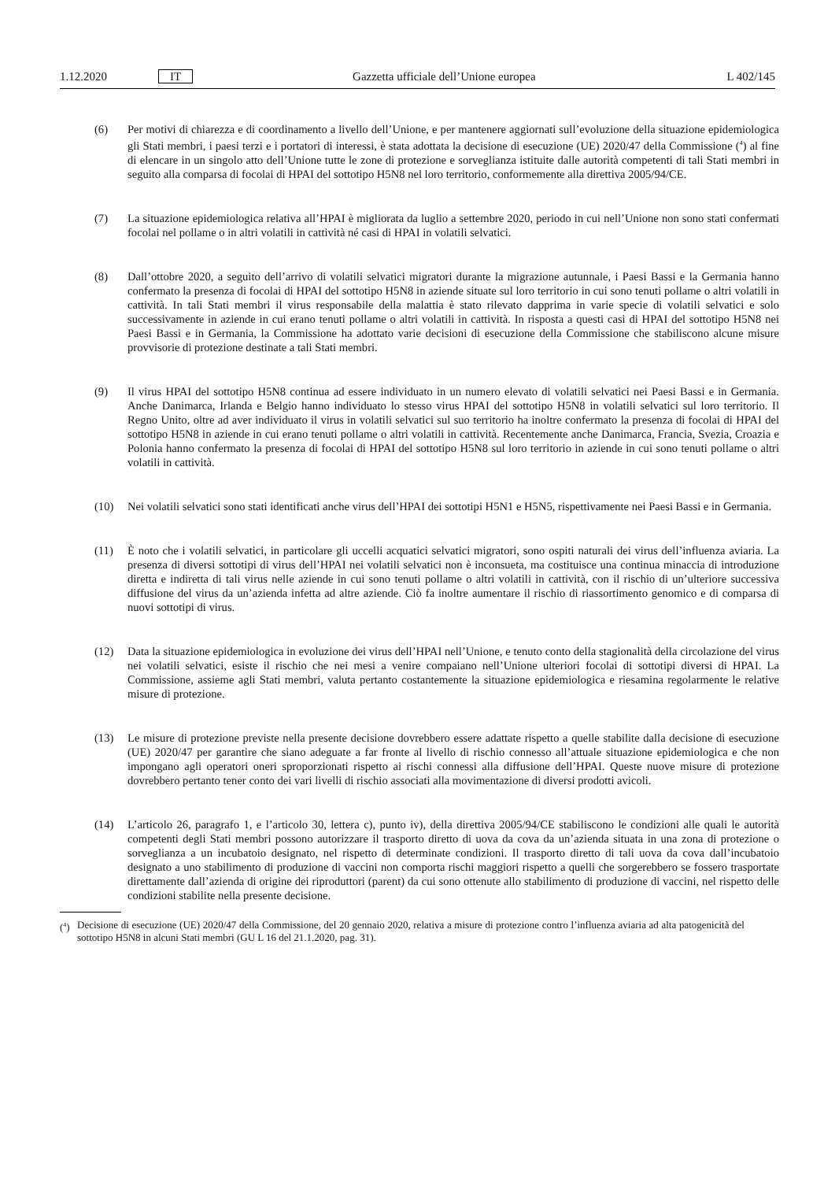1.12.2020 IT Gazzetta ufficiale dell’Unione europea L 402/145
(6) Per motivi di chiarezza e di coordinamento a livello dell’Unione, e per mantenere aggiornati sull’evoluzione della situazione epidemiologica gli Stati membri, i paesi terzi e i portatori di interessi, è stata adottata la decisione di esecuzione (UE) 2020/47 della Commissione (<sup>4</sup>) al fine di elencare in un singolo atto dell’Unione tutte le zone di protezione e sorveglianza istituite dalle autorità competenti di tali Stati membri in seguito alla comparsa di focolai di HPAI del sottotipo H5N8 nel loro territorio, conformemente alla direttiva 2005/94/CE.
(7) La situazione epidemiologica relativa all’HPAI è migliorata da luglio a settembre 2020, periodo in cui nell’Unione non sono stati confermati focolai nel pollame o in altri volatili in cattività né casi di HPAI in volatili selvatici.
(8) Dall’ottobre 2020, a seguito dell’arrivo di volatili selvatici migratori durante la migrazione autunnale, i Paesi Bassi e la Germania hanno confermato la presenza di focolai di HPAI del sottotipo H5N8 in aziende situate sul loro territorio in cui sono tenuti pollame o altri volatili in cattività. In tali Stati membri il virus responsabile della malattia è stato rilevato dapprima in varie specie di volatili selvatici e solo successivamente in aziende in cui erano tenuti pollame o altri volatili in cattività. In risposta a questi casi di HPAI del sottotipo H5N8 nei Paesi Bassi e in Germania, la Commissione ha adottato varie decisioni di esecuzione della Commissione che stabiliscono alcune misure provvisorie di protezione destinate a tali Stati membri.
(9) Il virus HPAI del sottotipo H5N8 continua ad essere individuato in un numero elevato di volatili selvatici nei Paesi Bassi e in Germania. Anche Danimarca, Irlanda e Belgio hanno individuato lo stesso virus HPAI del sottotipo H5N8 in volatili selvatici sul loro territorio. Il Regno Unito, oltre ad aver individuato il virus in volatili selvatici sul suo territorio ha inoltre confermato la presenza di focolai di HPAI del sottotipo H5N8 in aziende in cui erano tenuti pollame o altri volatili in cattività. Recentemente anche Danimarca, Francia, Svezia, Croazia e Polonia hanno confermato la presenza di focolai di HPAI del sottotipo H5N8 sul loro territorio in aziende in cui sono tenuti pollame o altri volatili in cattività.
(10) Nei volatili selvatici sono stati identificati anche virus dell’HPAI dei sottotipi H5N1 e H5N5, rispettivamente nei Paesi Bassi e in Germania.
(11) È noto che i volatili selvatici, in particolare gli uccelli acquatici selvatici migratori, sono ospiti naturali dei virus dell’influenza aviaria. La presenza di diversi sottotipi di virus dell’HPAI nei volatili selvatici non è inconsueta, ma costituisce una continua minaccia di introduzione diretta e indiretta di tali virus nelle aziende in cui sono tenuti pollame o altri volatili in cattività, con il rischio di un’ulteriore successiva diffusione del virus da un’azienda infetta ad altre aziende. Ciò fa inoltre aumentare il rischio di riassortimento genomico e di comparsa di nuovi sottotipi di virus.
(12) Data la situazione epidemiologica in evoluzione dei virus dell’HPAI nell’Unione, e tenuto conto della stagionalità della circolazione del virus nei volatili selvatici, esiste il rischio che nei mesi a venire compaiano nell’Unione ulteriori focolai di sottotipi diversi di HPAI. La Commissione, assieme agli Stati membri, valuta pertanto costantemente la situazione epidemiologica e riesamina regolarmente le relative misure di protezione.
(13) Le misure di protezione previste nella presente decisione dovrebbero essere adattate rispetto a quelle stabilite dalla decisione di esecuzione (UE) 2020/47 per garantire che siano adeguate a far fronte al livello di rischio connesso all’attuale situazione epidemiologica e che non impongano agli operatori oneri sproporzionati rispetto ai rischi connessi alla diffusione dell’HPAI. Queste nuove misure di protezione dovrebbero pertanto tener conto dei vari livelli di rischio associati alla movimentazione di diversi prodotti avicoli.
(14) L’articolo 26, paragrafo 1, e l’articolo 30, lettera c), punto iv), della direttiva 2005/94/CE stabiliscono le condizioni alle quali le autorità competenti degli Stati membri possono autorizzare il trasporto diretto di uova da cova da un’azienda situata in una zona di protezione o sorveglianza a un incubatoio designato, nel rispetto di determinate condizioni. Il trasporto diretto di tali uova da cova dall’incubatoio designato a uno stabilimento di produzione di vaccini non comporta rischi maggiori rispetto a quelli che sorgerebbero se fossero trasportate direttamente dall’azienda di origine dei riproduttori (parent) da cui sono ottenute allo stabilimento di produzione di vaccini, nel rispetto delle condizioni stabilite nella presente decisione.
(<sup>4</sup>) Decisione di esecuzione (UE) 2020/47 della Commissione, del 20 gennaio 2020, relativa a misure di protezione contro l’influenza aviaria ad alta patogenicità del sottotipo H5N8 in alcuni Stati membri (GU L 16 del 21.1.2020, pag. 31).